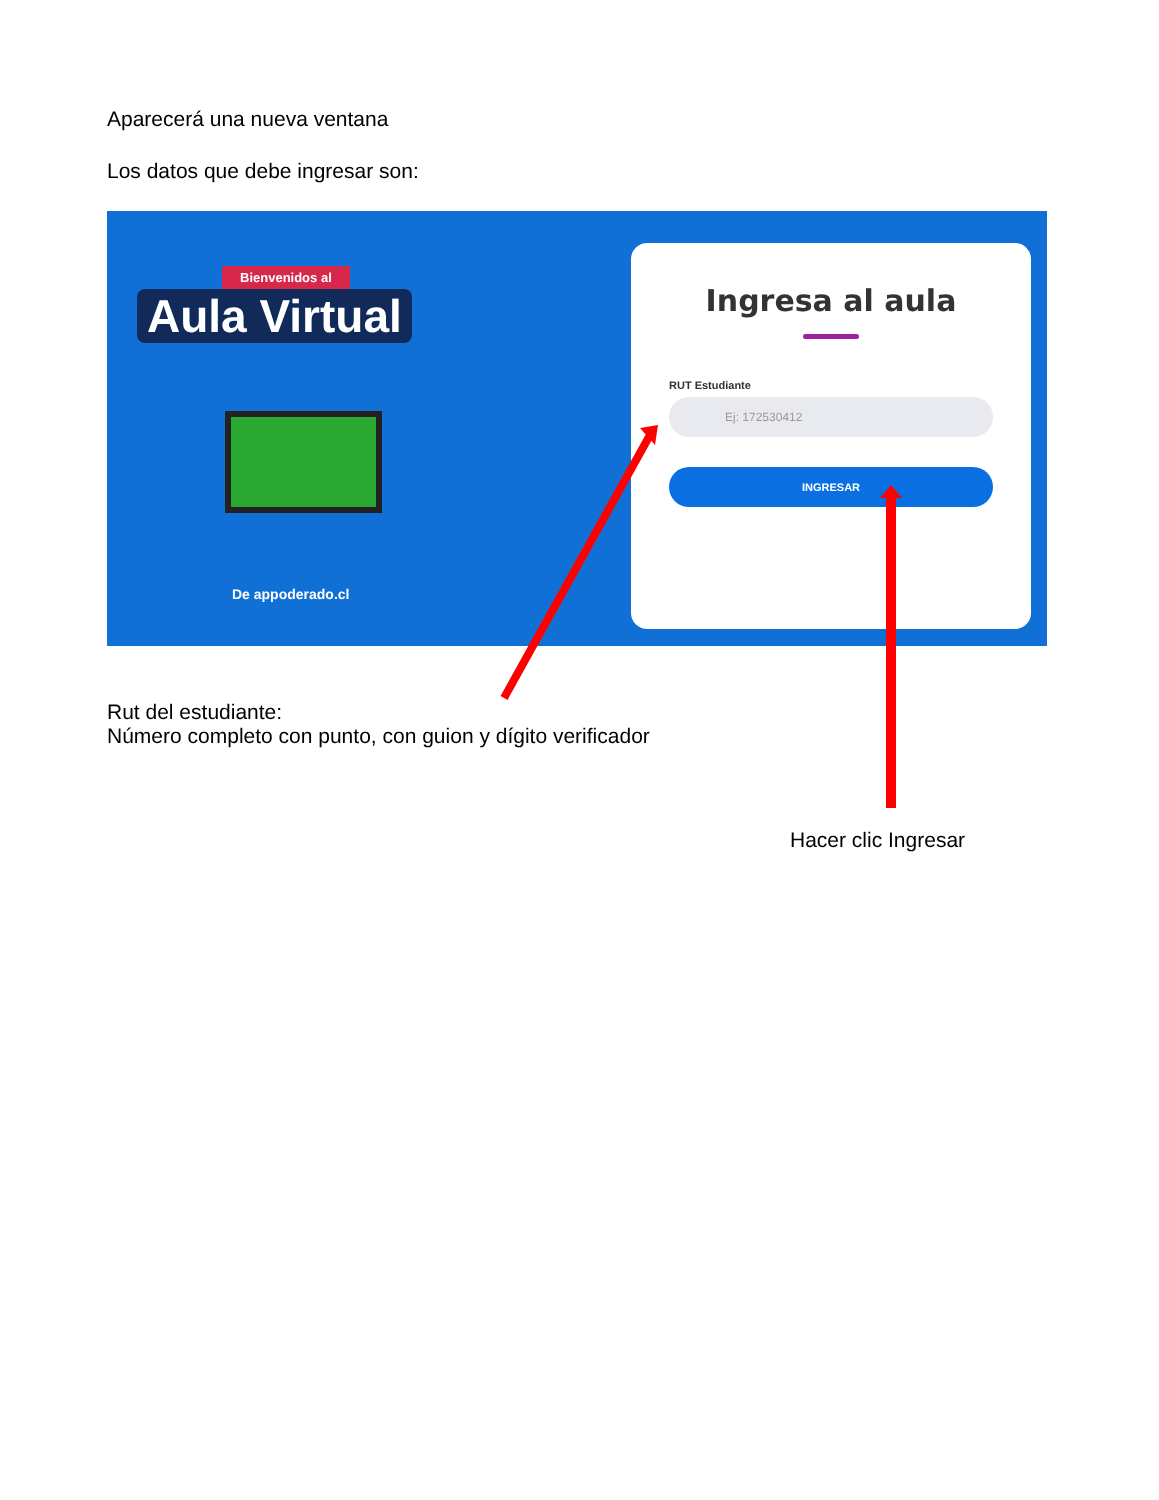Aparecerá una nueva ventana
Los datos que debe ingresar son:
Bienvenidos al
Aula Virtual
De appoderado.cl
Ingresa al aula
RUT Estudiante
Ej: 172530412
INGRESAR
Rut del estudiante:
Número completo con punto, con guion y dígito verificador
Hacer clic Ingresar